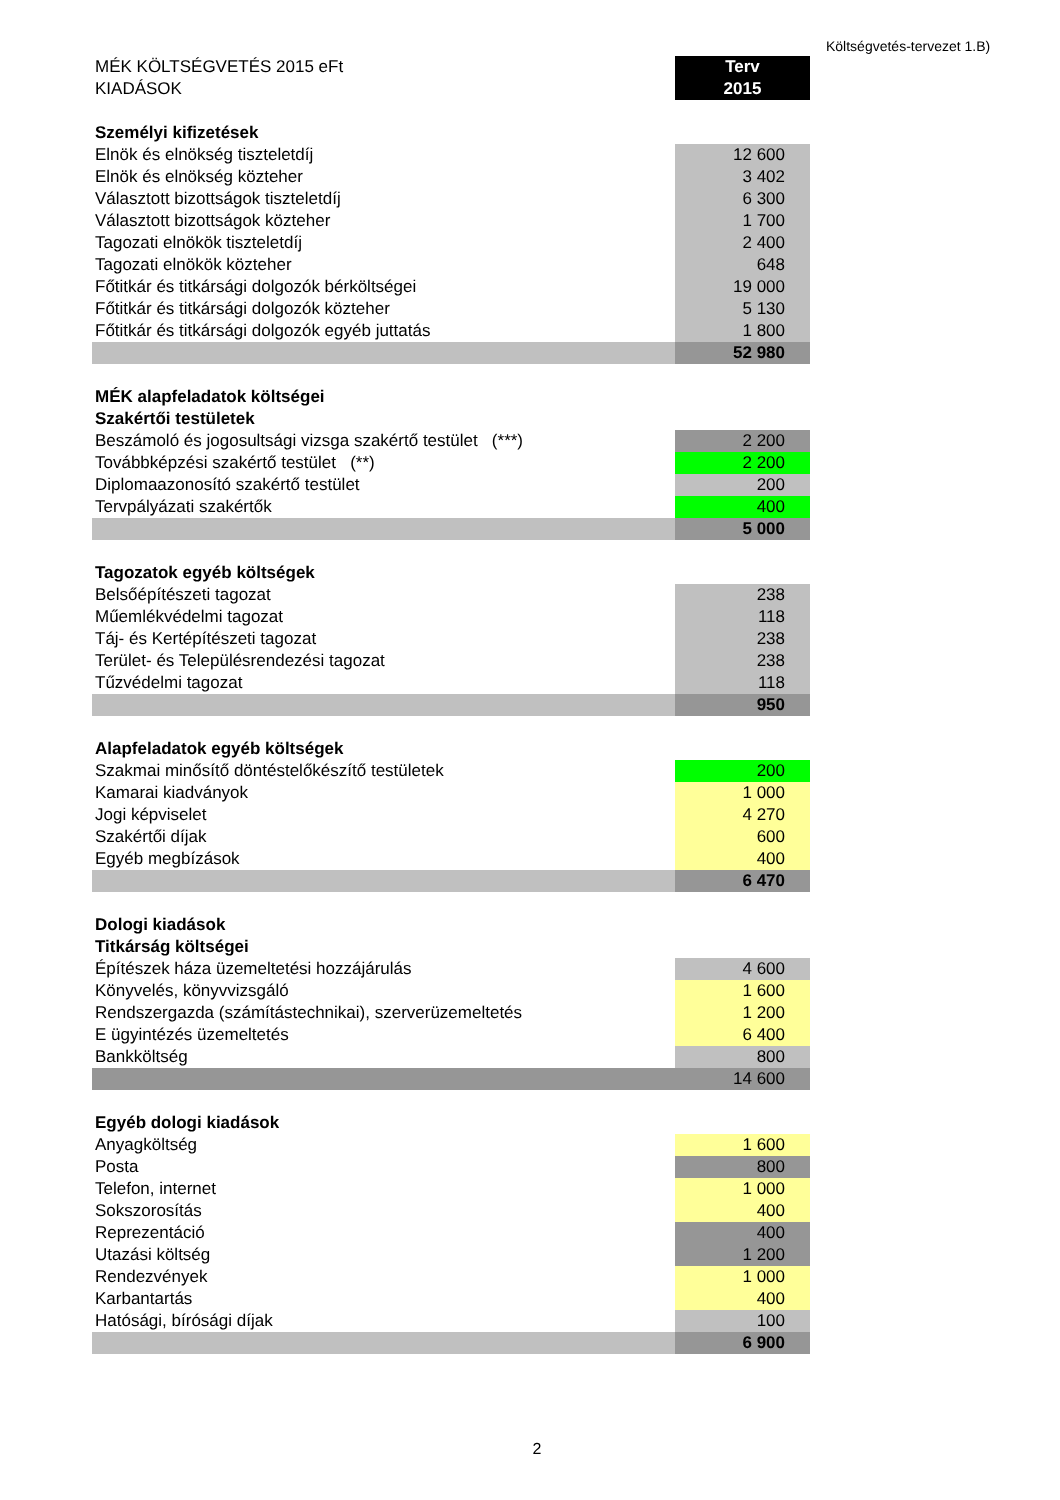Költségvetés-tervezet 1.B)
| MÉK KÖLTSÉGVETÉS 2015 eFt | Terv |
| KIADÁSOK | 2015 |
| Személyi kifizetések | |
| Elnök és elnökség tiszteletdíj | 12 600 |
| Elnök és elnökség közteher | 3 402 |
| Választott bizottságok tiszteletdíj | 6 300 |
| Választott bizottságok közteher | 1 700 |
| Tagozati elnökök tiszteletdíj | 2 400 |
| Tagozati elnökök közteher | 648 |
| Főtitkár és titkársági dolgozók bérköltségei | 19 000 |
| Főtitkár és titkársági dolgozók közteher | 5 130 |
| Főtitkár és titkársági dolgozók egyéb juttatás | 1 800 |
| | 52 980 |
| MÉK alapfeladatok költségei | |
| Szakértői testületek | |
| Beszámoló és jogosultsági vizsga szakértő testület (***) | 2 200 |
| Továbbképzési szakértő testület (**) | 2 200 |
| Diplomaazonosító szakértő testület | 200 |
| Tervpályázati szakértők | 400 |
| | 5 000 |
| Tagozatok egyéb költségek | |
| Belsőépítészeti tagozat | 238 |
| Műemlékvédelmi tagozat | 118 |
| Táj- és Kertépítészeti tagozat | 238 |
| Terület- és Településrendezési tagozat | 238 |
| Tűzvédelmi tagozat | 118 |
| | 950 |
| Alapfeladatok egyéb költségek | |
| Szakmai minősítő döntéstelőkészítő testületek | 200 |
| Kamarai kiadványok | 1 000 |
| Jogi képviselet | 4 270 |
| Szakértői díjak | 600 |
| Egyéb megbízások | 400 |
| | 6 470 |
| Dologi kiadások | |
| Titkárság költségei | |
| Építészek háza üzemeltetési hozzájárulás | 4 600 |
| Könyvelés, könyvvizsgáló | 1 600 |
| Rendszergazda (számítástechnikai), szerverüzemeltetés | 1 200 |
| E ügyintézés üzemeltetés | 6 400 |
| Bankköltség | 800 |
| | 14 600 |
| Egyéb dologi kiadások | |
| Anyagköltség | 1 600 |
| Posta | 800 |
| Telefon, internet | 1 000 |
| Sokszorosítás | 400 |
| Reprezentáció | 400 |
| Utazási költség | 1 200 |
| Rendezvények | 1 000 |
| Karbantartás | 400 |
| Hatósági, bírósági díjak | 100 |
| | 6 900 |
2